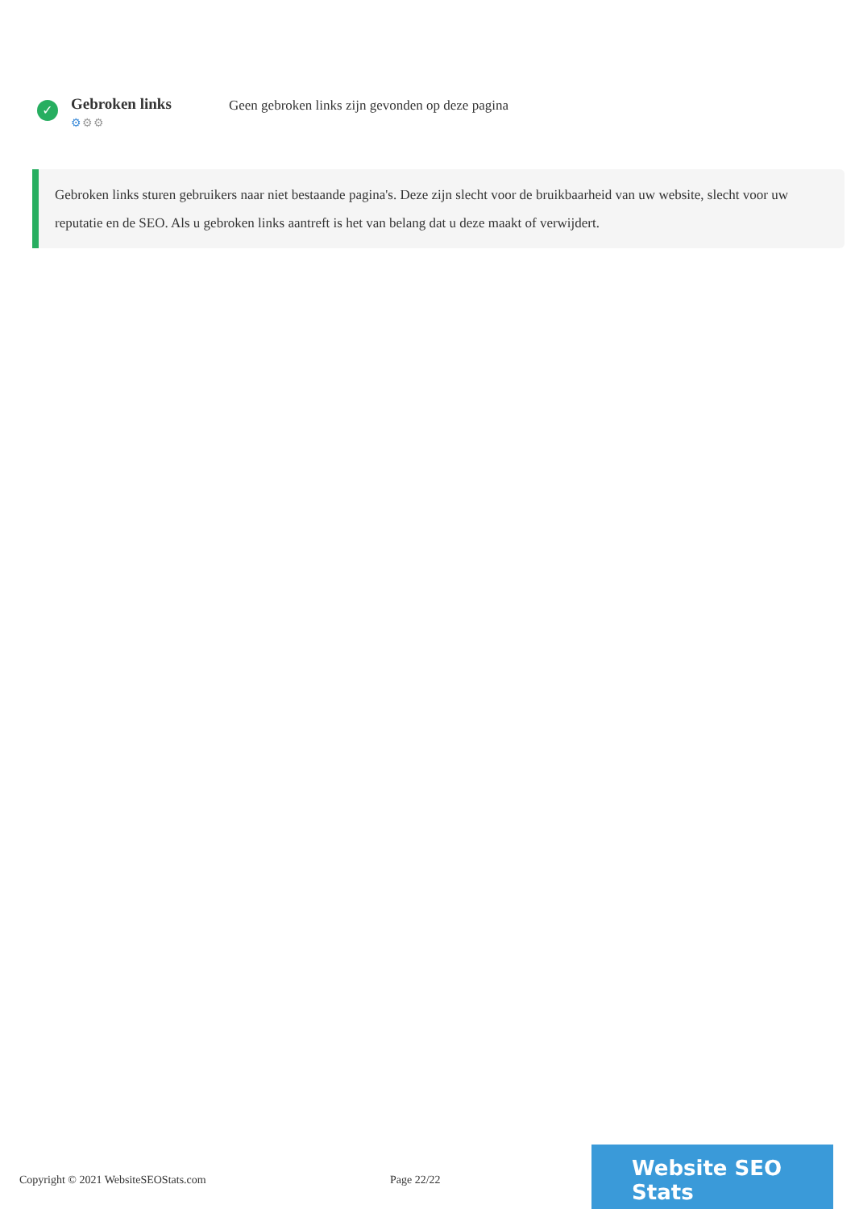✓
Gebroken links
⚙⚙⚙
Geen gebroken links zijn gevonden op deze pagina
Gebroken links sturen gebruikers naar niet bestaande pagina's. Deze zijn slecht voor de bruikbaarheid van uw website, slecht voor uw reputatie en de SEO. Als u gebroken links aantreft is het van belang dat u deze maakt of verwijdert.
Copyright © 2021 WebsiteSEOStats.com Page 22/22
Website SEO Stats